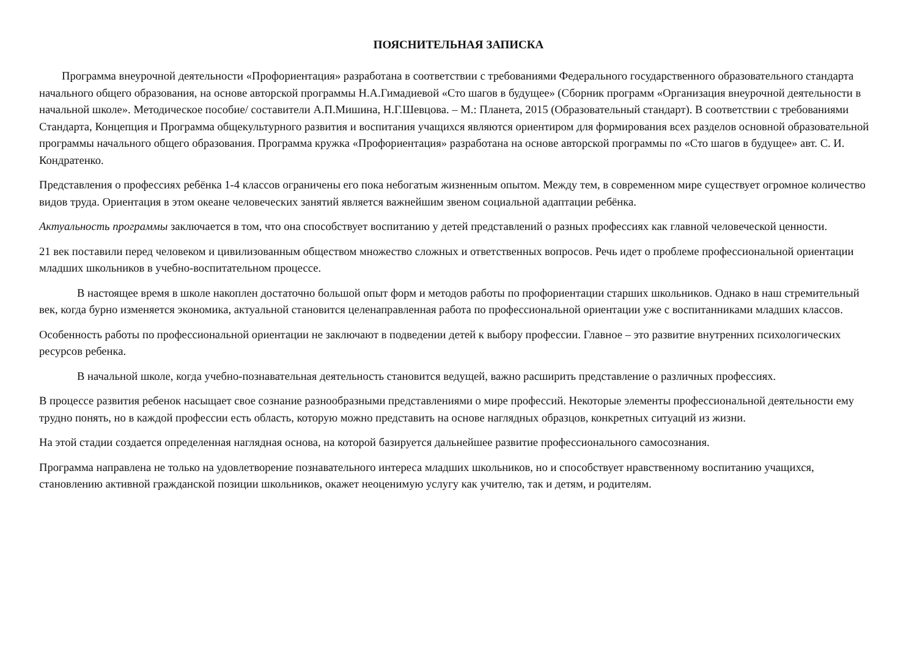ПОЯСНИТЕЛЬНАЯ ЗАПИСКА
Программа внеурочной деятельности «Профориентация» разработана в соответствии с требованиями Федерального государственного образовательного стандарта начального общего образования, на основе авторской программы Н.А.Гимадиевой «Сто шагов в будущее» (Сборник программ «Организация внеурочной деятельности в начальной школе». Методическое пособие/ составители А.П.Мишина, Н.Г.Шевцова. – М.: Планета, 2015 (Образовательный стандарт). В соответствии с требованиями Стандарта, Концепция и Программа общекультурного развития и воспитания учащихся являются ориентиром для формирования всех разделов основной образовательной программы начального общего образования. Программа кружка «Профориентация» разработана на основе авторской программы по «Сто шагов в будущее» авт. С. И. Кондратенко.
Представления о профессиях ребёнка 1-4 классов ограничены его пока небогатым жизненным опытом. Между тем, в современном мире существует огромное количество видов труда. Ориентация в этом океане человеческих занятий является важнейшим звеном социальной адаптации ребёнка.
Актуальность программы заключается в том, что она способствует воспитанию у детей представлений о разных профессиях как главной человеческой ценности.
21 век поставили перед человеком и цивилизованным обществом множество сложных и ответственных вопросов. Речь идет о проблеме профессиональной ориентации младших школьников в учебно-воспитательном процессе.
В настоящее время в школе накоплен достаточно большой опыт форм и методов работы по профориентации старших школьников. Однако в наш стремительный век, когда бурно изменяется экономика, актуальной становится целенаправленная работа по профессиональной ориентации уже с воспитанниками младших классов.
Особенность работы по профессиональной ориентации не заключают в подведении детей к выбору профессии. Главное – это развитие внутренних психологических ресурсов ребенка.
В начальной школе, когда учебно-познавательная деятельность становится ведущей, важно расширить представление о различных профессиях.
В процессе развития ребенок насыщает свое сознание разнообразными представлениями о мире профессий. Некоторые элементы профессиональной деятельности ему трудно понять, но в каждой профессии есть область, которую можно представить на основе наглядных образцов, конкретных ситуаций из жизни.
На этой стадии создается определенная наглядная основа, на которой базируется дальнейшее развитие профессионального самосознания.
Программа направлена не только на удовлетворение познавательного интереса младших школьников, но и способствует нравственному воспитанию учащихся, становлению активной гражданской позиции школьников, окажет неоценимую услугу как учителю, так и детям, и родителям.